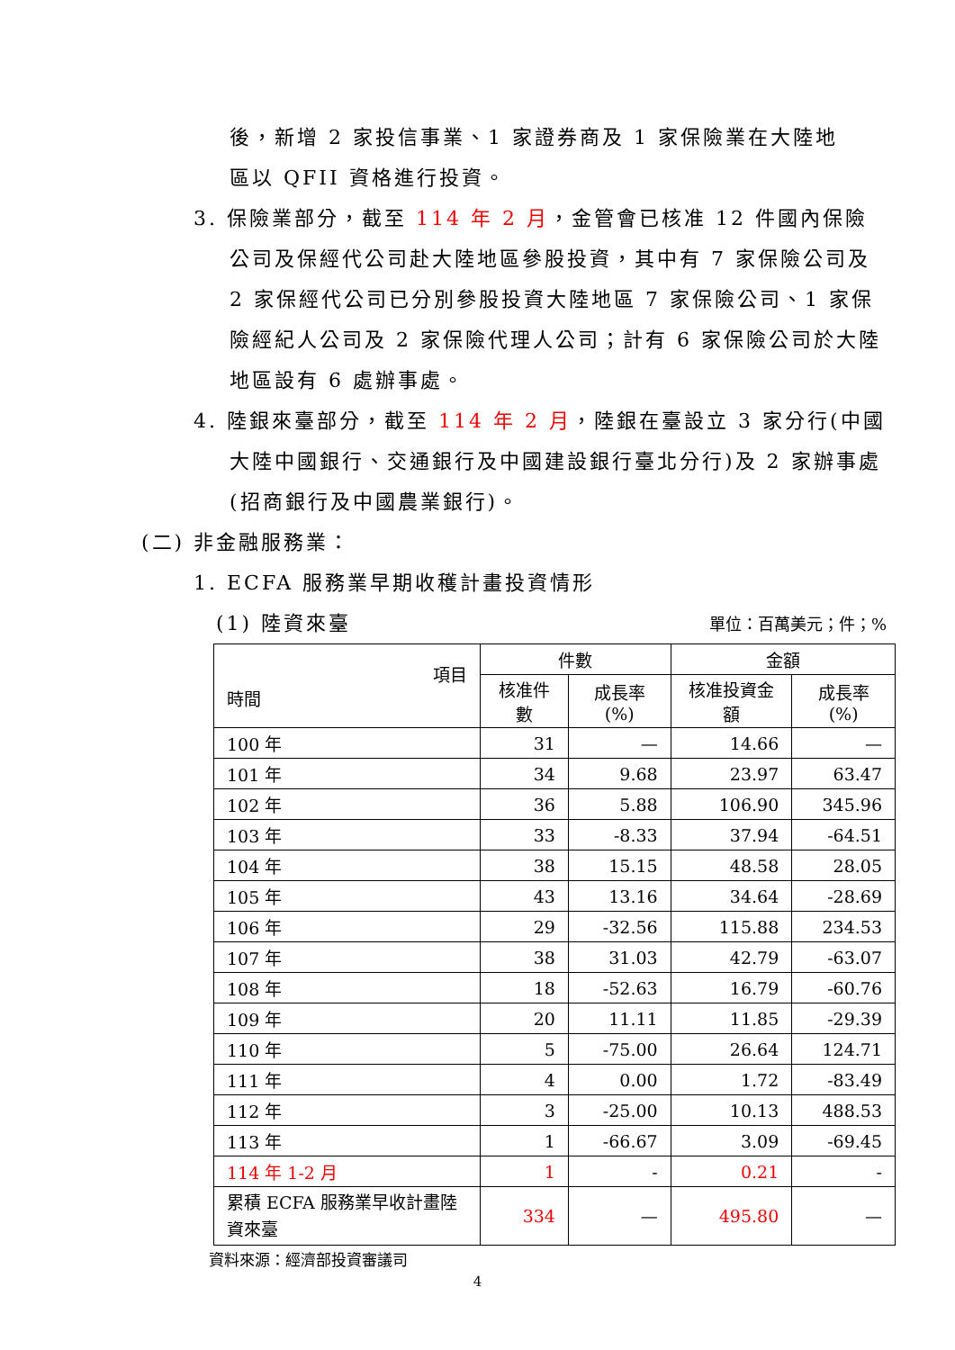後，新增 2 家投信事業、1 家證券商及 1 家保險業在大陸地區以 QFII 資格進行投資。
3. 保險業部分，截至 114 年 2 月，金管會已核准 12 件國內保險公司及保經代公司赴大陸地區參股投資，其中有 7 家保險公司及 2 家保經代公司已分別參股投資大陸地區 7 家保險公司、1 家保險經紀人公司及 2 家保險代理人公司；計有 6 家保險公司於大陸地區設有 6 處辦事處。
4. 陸銀來臺部分，截至 114 年 2 月，陸銀在臺設立 3 家分行(中國大陸中國銀行、交通銀行及中國建設銀行臺北分行)及 2 家辦事處(招商銀行及中國農業銀行)。
(二) 非金融服務業：
1. ECFA 服務業早期收穫計畫投資情形
(1) 陸資來臺 單位：百萬美元；件；%
| 項目 時間 | 件數 | | 金額 | |
| --- | --- | --- | --- | --- |
| | 核准件數 | 成長率(%) | 核准投資金額 | 成長率(%) |
| 100 年 | 31 | — | 14.66 | — |
| 101 年 | 34 | 9.68 | 23.97 | 63.47 |
| 102 年 | 36 | 5.88 | 106.90 | 345.96 |
| 103 年 | 33 | -8.33 | 37.94 | -64.51 |
| 104 年 | 38 | 15.15 | 48.58 | 28.05 |
| 105 年 | 43 | 13.16 | 34.64 | -28.69 |
| 106 年 | 29 | -32.56 | 115.88 | 234.53 |
| 107 年 | 38 | 31.03 | 42.79 | -63.07 |
| 108 年 | 18 | -52.63 | 16.79 | -60.76 |
| 109 年 | 20 | 11.11 | 11.85 | -29.39 |
| 110 年 | 5 | -75.00 | 26.64 | 124.71 |
| 111 年 | 4 | 0.00 | 1.72 | -83.49 |
| 112 年 | 3 | -25.00 | 10.13 | 488.53 |
| 113 年 | 1 | -66.67 | 3.09 | -69.45 |
| 114 年 1-2 月 | 1 | - | 0.21 | - |
| 累積 ECFA 服務業早收計畫陸資來臺 | 334 | — | 495.80 | — |
資料來源：經濟部投資審議司
4